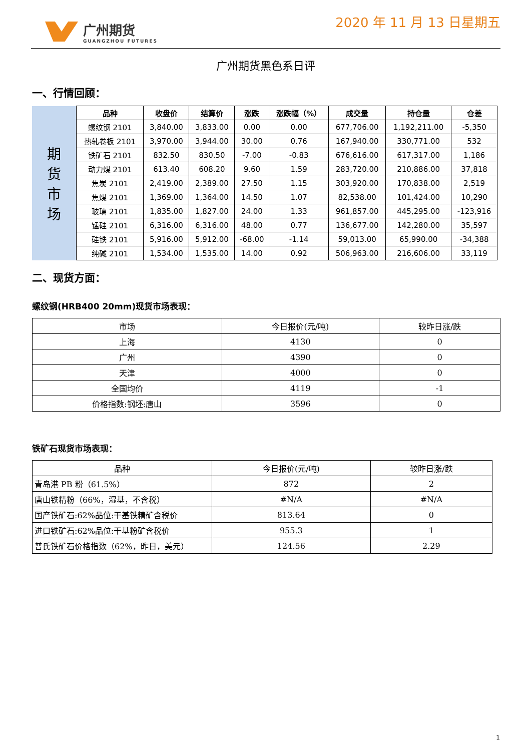广州期货
GUANGZHOU FUTURES
2020 年 11 月 13 日星期五
广州期货黑色系日评
一、行情回顾：
| 期 货 市 场 | 品种 | 收盘价 | 结算价 | 涨跌 | 涨跌幅（%） | 成交量 | 持仓量 | 仓差 |
| | 螺纹钢 2101 | 3,840.00 | 3,833.00 | 0.00 | 0.00 | 677,706.00 | 1,192,211.00 | -5,350 |
| | 热轧卷板 2101 | 3,970.00 | 3,944.00 | 30.00 | 0.76 | 167,940.00 | 330,771.00 | 532 |
| | 铁矿石 2101 | 832.50 | 830.50 | -7.00 | -0.83 | 676,616.00 | 617,317.00 | 1,186 |
| | 动力煤 2101 | 613.40 | 608.20 | 9.60 | 1.59 | 283,720.00 | 210,886.00 | 37,818 |
| | 焦炭 2101 | 2,419.00 | 2,389.00 | 27.50 | 1.15 | 303,920.00 | 170,838.00 | 2,519 |
| | 焦煤 2101 | 1,369.00 | 1,364.00 | 14.50 | 1.07 | 82,538.00 | 101,424.00 | 10,290 |
| | 玻璃 2101 | 1,835.00 | 1,827.00 | 24.00 | 1.33 | 961,857.00 | 445,295.00 | -123,916 |
| | 锰硅 2101 | 6,316.00 | 6,316.00 | 48.00 | 0.77 | 136,677.00 | 142,280.00 | 35,597 |
| | 硅铁 2101 | 5,916.00 | 5,912.00 | -68.00 | -1.14 | 59,013.00 | 65,990.00 | -34,388 |
| | 纯碱 2101 | 1,534.00 | 1,535.00 | 14.00 | 0.92 | 506,963.00 | 216,606.00 | 33,119 |
二、现货方面：
螺纹钢(HRB400 20mm)现货市场表现：
| 市场 | 今日报价(元/吨) | 较昨日涨/跌 |
| 上海 | 4130 | 0 |
| 广州 | 4390 | 0 |
| 天津 | 4000 | 0 |
| 全国均价 | 4119 | -1 |
| 价格指数:钢坯:唐山 | 3596 | 0 |
铁矿石现货市场表现：
| 品种 | 今日报价(元/吨) | 较昨日涨/跌 |
| 青岛港 PB 粉（61.5%） | 872 | 2 |
| 唐山铁精粉（66%，湿基，不含税） | #N/A | #N/A |
| 国产铁矿石:62%品位:干基铁精矿含税价 | 813.64 | 0 |
| 进口铁矿石:62%品位:干基粉矿含税价 | 955.3 | 1 |
| 普氏铁矿石价格指数（62%，昨日，美元） | 124.56 | 2.29 |
1